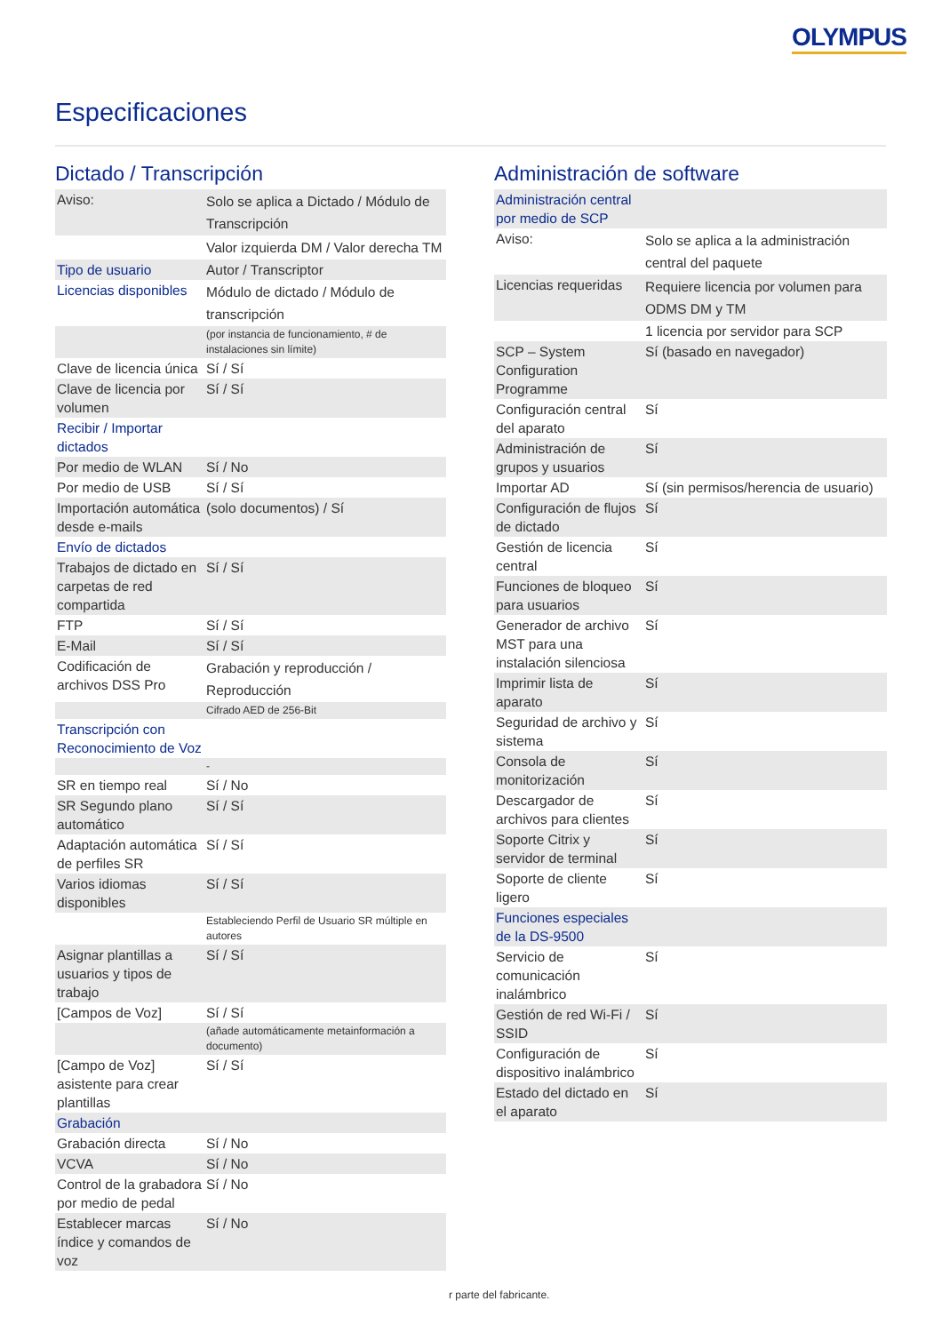OLYMPUS
Especificaciones
Dictado / Transcripción
| Aviso: | Solo se aplica a Dictado / Módulo de Transcripción |
| | Valor izquierda DM / Valor derecha TM |
| Tipo de usuario | Autor / Transcriptor |
| Licencias disponibles | Módulo de dictado / Módulo de transcripción |
| | (por instancia de funcionamiento, # de instalaciones sin límite) |
| Clave de licencia única | Sí / Sí |
| Clave de licencia por volumen | Sí / Sí |
| Recibir / Importar dictados | |
| Por medio de WLAN | Sí / No |
| Por medio de USB | Sí / Sí |
| Importación automática desde e-mails | (solo documentos) / Sí |
| Envío de dictados | |
| Trabajos de dictado en carpetas de red compartida | Sí / Sí |
| FTP | Sí / Sí |
| E-Mail | Sí / Sí |
| Codificación de archivos DSS Pro | Grabación y reproducción / Reproducción |
| | Cifrado AED de 256-Bit |
| Transcripción con Reconocimiento de Voz | |
| | - |
| SR en tiempo real | Sí / No |
| SR Segundo plano automático | Sí / Sí |
| Adaptación automática de perfiles SR | Sí / Sí |
| Varios idiomas disponibles | Sí / Sí |
| | Estableciendo Perfil de Usuario SR múltiple en autores |
| Asignar plantillas a usuarios y tipos de trabajo | Sí / Sí |
| [Campos de Voz] | Sí / Sí |
| | (añade automáticamente metainformación a documento) |
| [Campo de Voz] asistente para crear plantillas | Sí / Sí |
| Grabación | |
| Grabación directa | Sí / No |
| VCVA | Sí / No |
| Control de la grabadora por medio de pedal | Sí / No |
| Establecer marcas índice y comandos de voz | Sí / No |
Administración de software
| Administración central por medio de SCP | |
| Aviso: | Solo se aplica a la administración central del paquete |
| Licencias requeridas | Requiere licencia por volumen para ODMS DM y TM |
| | 1 licencia por servidor para SCP |
| SCP – System Configuration Programme | Sí (basado en navegador) |
| Configuración central del aparato | Sí |
| Administración de grupos y usuarios | Sí |
| Importar AD | Sí (sin permisos/herencia de usuario) |
| Configuración de flujos de dictado | Sí |
| Gestión de licencia central | Sí |
| Funciones de bloqueo para usuarios | Sí |
| Generador de archivo MST para una instalación silenciosa | Sí |
| Imprimir lista de aparato | Sí |
| Seguridad de archivo y sistema | Sí |
| Consola de monitorización | Sí |
| Descargador de archivos para clientes | Sí |
| Soporte Citrix y servidor de terminal | Sí |
| Soporte de cliente ligero | Sí |
| Funciones especiales de la DS-9500 | |
| Servicio de comunicación inalámbrico | Sí |
| Gestión de red Wi-Fi / SSID | Sí |
| Configuración de dispositivo inalámbrico | Sí |
| Estado del dictado en el aparato | Sí |
r parte del fabricante.